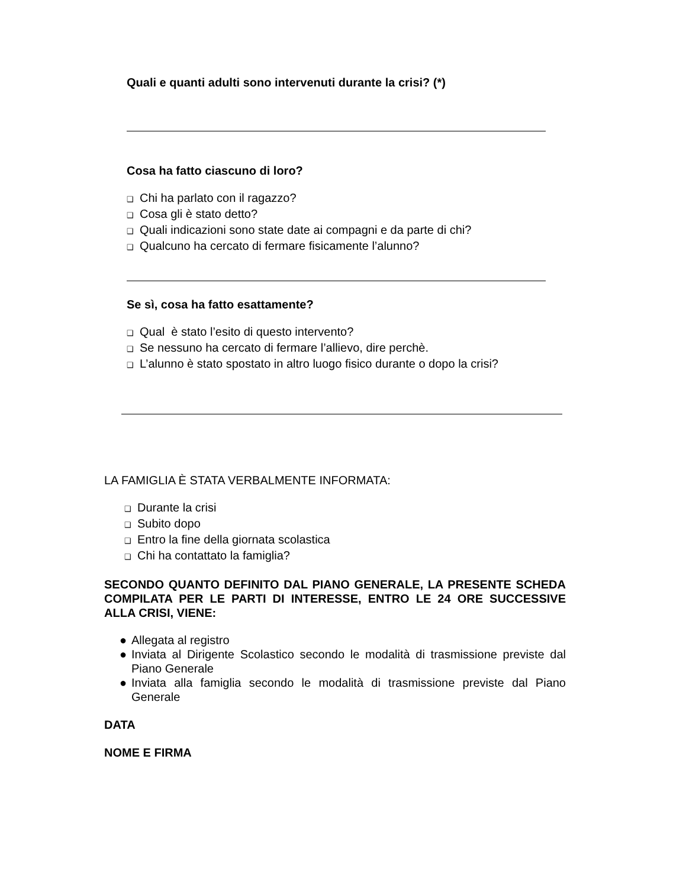Quali e quanti adulti sono intervenuti durante la crisi? (*)
Cosa ha fatto ciascuno di loro?
❑ Chi ha parlato con il ragazzo?
❑ Cosa gli è stato detto?
❑ Quali indicazioni sono state date ai compagni e da parte di chi?
❑ Qualcuno ha cercato di fermare fisicamente l’alunno?
Se sì, cosa ha fatto esattamente?
❑ Qual è stato l’esito di questo intervento?
❑ Se nessuno ha cercato di fermare l’allievo, dire perchè.
❑ L’alunno è stato spostato in altro luogo fisico durante o dopo la crisi?
LA FAMIGLIA È STATA VERBALMENTE INFORMATA:
❑ Durante la crisi
❑ Subito dopo
❑ Entro la fine della giornata scolastica
❑ Chi ha contattato la famiglia?
SECONDO QUANTO DEFINITO DAL PIANO GENERALE, LA PRESENTE SCHEDA COMPILATA PER LE PARTI DI INTERESSE, ENTRO LE 24 ORE SUCCESSIVE ALLA CRISI, VIENE:
● Allegata al registro
● Inviata al Dirigente Scolastico secondo le modalità di trasmissione previste dal Piano Generale
● Inviata alla famiglia secondo le modalità di trasmissione previste dal Piano Generale
DATA
NOME E FIRMA